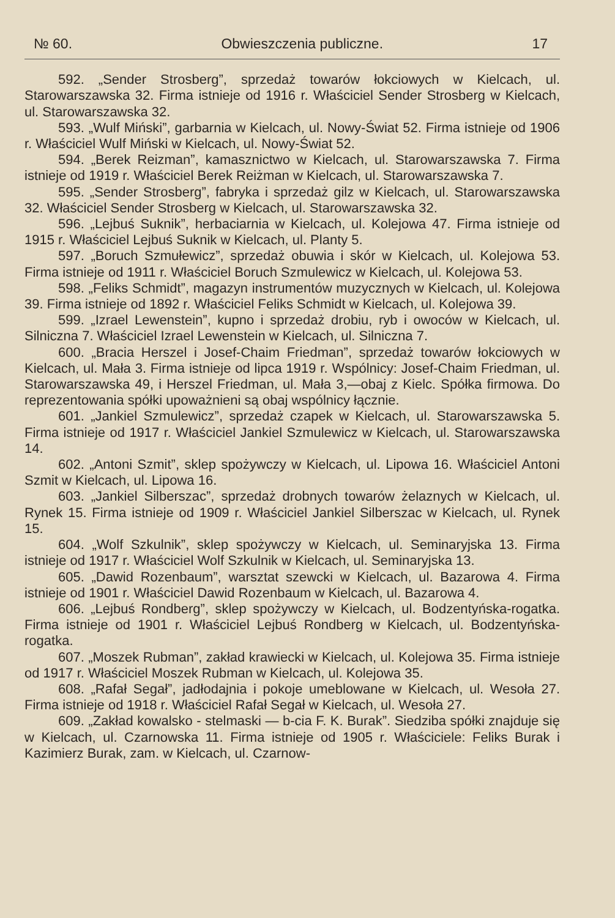№ 60. Obwieszczenia publiczne. 17
592. „Sender Strosberg”, sprzedaż towarów łokciowych w Kielcach, ul. Starowarszawska 32. Firma istnieje od 1916 r. Właściciel Sender Strosberg w Kielcach, ul. Starowarszawska 32.
593. „Wulf Miński”, garbarnia w Kielcach, ul. Nowy-Świat 52. Firma istnieje od 1906 r. Właściciel Wulf Miński w Kielcach, ul. Nowy-Świat 52.
594. „Berek Reizman”, kamasznictwo w Kielcach, ul. Starowarszawska 7. Firma istnieje od 1919 r. Właściciel Berek Reiżman w Kielcach, ul. Starowarszawska 7.
595. „Sender Strosberg”, fabryka i sprzedaż gilz w Kielcach, ul. Starowarszawska 32. Właściciel Sender Strosberg w Kielcach, ul. Starowarszawska 32.
596. „Lejbuś Suknik”, herbaciarnia w Kielcach, ul. Kolejowa 47. Firma istnieje od 1915 r. Właściciel Lejbuś Suknik w Kielcach, ul. Planty 5.
597. „Boruch Szmułewicz”, sprzedaż obuwia i skór w Kielcach, ul. Kolejowa 53. Firma istnieje od 1911 r. Właściciel Boruch Szmulewicz w Kielcach, ul. Kolejowa 53.
598. „Feliks Schmidt”, magazyn instrumentów muzycznych w Kielcach, ul. Kolejowa 39. Firma istnieje od 1892 r. Właściciel Feliks Schmidt w Kielcach, ul. Kolejowa 39.
599. „Izrael Lewenstein”, kupno i sprzedaż drobiu, ryb i owoców w Kielcach, ul. Silniczna 7. Właściciel Izrael Lewenstein w Kielcach, ul. Silniczna 7.
600. „Bracia Herszel i Josef-Chaim Friedman”, sprzedaż towarów łokciowych w Kielcach, ul. Mała 3. Firma istnieje od lipca 1919 r. Wspólnicy: Josef-Chaim Friedman, ul. Starowarszawska 49, i Herszel Friedman, ul. Mała 3,—obaj z Kielc. Spółka firmowa. Do reprezentowania spółki upoważnieni są obaj wspólnicy łącznie.
601. „Jankiel Szmulewicz”, sprzedaż czapek w Kielcach, ul. Starowarszawska 5. Firma istnieje od 1917 r. Właściciel Jankiel Szmulewicz w Kielcach, ul. Starowarszawska 14.
602. „Antoni Szmit”, sklep spożywczy w Kielcach, ul. Lipowa 16. Właściciel Antoni Szmit w Kielcach, ul. Lipowa 16.
603. „Jankiel Silberszac”, sprzedaż drobnych towarów żelaznych w Kielcach, ul. Rynek 15. Firma istnieje od 1909 r. Właściciel Jankiel Silberszac w Kielcach, ul. Rynek 15.
604. „Wolf Szkulnik”, sklep spożywczy w Kielcach, ul. Seminaryjska 13. Firma istnieje od 1917 r. Właściciel Wolf Szkulnik w Kielcach, ul. Seminaryjska 13.
605. „Dawid Rozenbaum”, warsztat szewcki w Kielcach, ul. Bazarowa 4. Firma istnieje od 1901 r. Właściciel Dawid Rozenbaum w Kielcach, ul. Bazarowa 4.
606. „Lejbuś Rondberg”, sklep spożywczy w Kielcach, ul. Bodzentyńska-rogatka. Firma istnieje od 1901 r. Właściciel Lejbuś Rondberg w Kielcach, ul. Bodzentyńska-rogatka.
607. „Moszek Rubman”, zakład krawiecki w Kielcach, ul. Kolejowa 35. Firma istnieje od 1917 r. Właściciel Moszek Rubman w Kielcach, ul. Kolejowa 35.
608. „Rafał Segał”, jadłodajnia i pokoje umeblowane w Kielcach, ul. Wesoła 27. Firma istnieje od 1918 r. Właściciel Rafał Segał w Kielcach, ul. Wesoła 27.
609. „Zakład kowalsko - stelmaski — b-cia F. K. Burak”. Siedziba spółki znajduje się w Kielcach, ul. Czarnowska 11. Firma istnieje od 1905 r. Właściciele: Feliks Burak i Kazimierz Burak, zam. w Kielcach, ul. Czarnow-